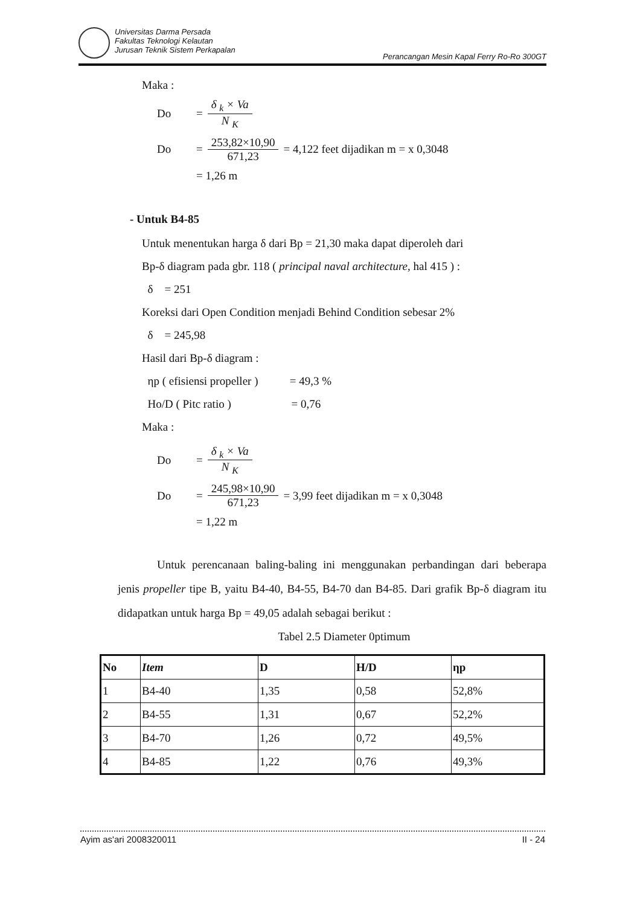Universitas Darma Persada
Fakultas Teknologi Kelautan
Jurusan Teknik Sistem Perkapalan
Perancangan Mesin Kapal Ferry Ro-Ro 300GT
Maka :
Do =
δ <sub>k</sub> × Va
N <sub>K</sub>
Do =
253,82×10,90
671,23
= 4,122 feet dijadikan m = x 0,3048
= 1,26 m
- Untuk B4-85
Untuk menentukan harga δ dari Bp = 21,30 maka dapat diperoleh dari
Bp-δ diagram pada gbr. 118 ( principal naval architecture, hal 415 ) :
δ = 251
Koreksi dari Open Condition menjadi Behind Condition sebesar 2%
δ = 245,98
Hasil dari Bp-δ diagram :
ηp ( efisiensi propeller ) = 49,3 %
Ho/D ( Pitc ratio ) = 0,76
Maka :
Do =
δ <sub>k</sub> × Va
N <sub>K</sub>
Do =
245,98×10,90
671,23
= 3,99 feet dijadikan m = x 0,3048
= 1,22 m
Untuk perencanaan baling-baling ini menggunakan perbandingan dari beberapa jenis propeller tipe B, yaitu B4-40, B4-55, B4-70 dan B4-85. Dari grafik Bp-δ diagram itu didapatkan untuk harga Bp = 49,05 adalah sebagai berikut :
Tabel 2.5 Diameter 0ptimum
| No | Item | D | H/D | ηp |
| --- | --- | --- | --- | --- |
| 1 | B4-40 | 1,35 | 0,58 | 52,8% |
| 2 | B4-55 | 1,31 | 0,67 | 52,2% |
| 3 | B4-70 | 1,26 | 0,72 | 49,5% |
| 4 | B4-85 | 1,22 | 0,76 | 49,3% |
Ayim as'ari 2008320011 II - 24